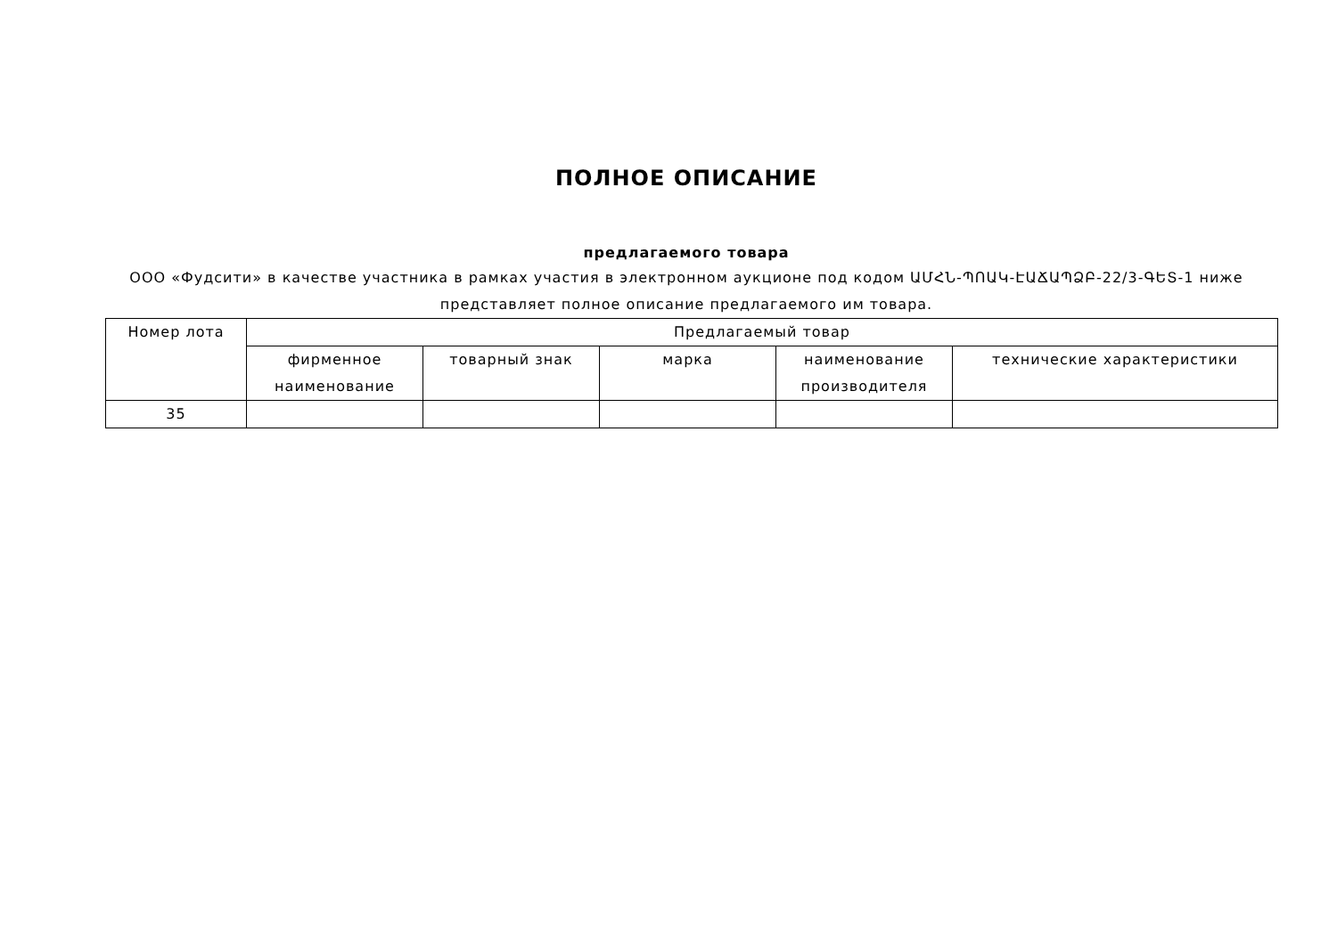ПОЛНОЕ ОПИСАНИЕ
предлагаемого товара
ООО «Фудсити» в качестве участника в рамках участия в электронном аукционе под кодом ԱՄՀՆ-ՊՈԱԿ-ԷԱՃԱՊՁԲ-22/3-ԳԵՏ-1 ниже представляет полное описание предлагаемого им товара.
| Номер лота | Предлагаемый товар | | | | |
| --- | --- | --- | --- | --- | --- |
| | фирменное наименование | товарный знак | марка | наименование производителя | технические характеристики |
| 35 | | | | | |